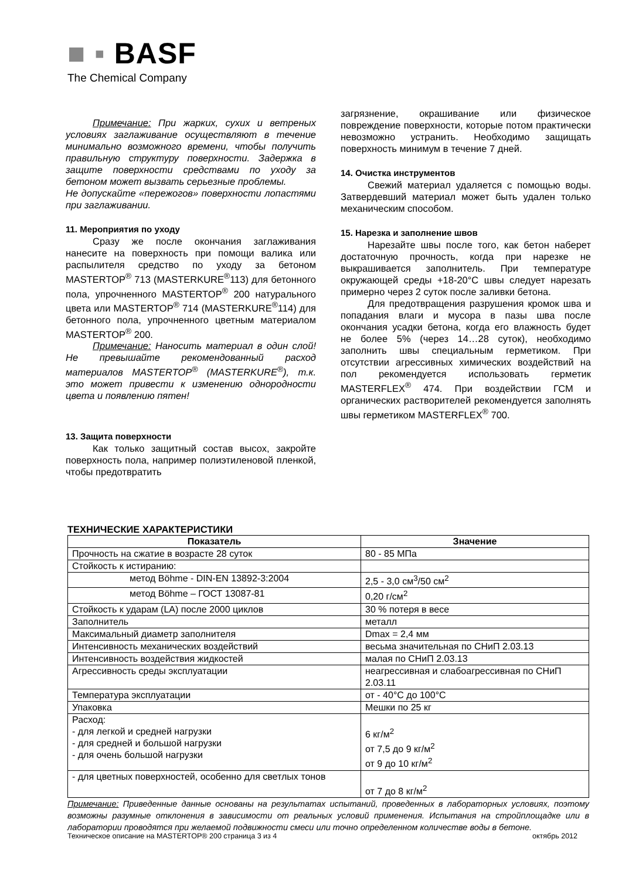■ ▪ BASF
The Chemical Company
Примечание: При жарких, сухих и ветреных условиях заглаживание осуществляют в течение минимально возможного времени, чтобы получить правильную структуру поверхности. Задержка в защите поверхности средствами по уходу за бетоном может вызвать серьезные проблемы.
Не допускайте «пережогов» поверхности лопастями при заглаживании.
11. Мероприятия по уходу
Сразу же после окончания заглаживания нанесите на поверхность при помощи валика или распылителя средство по уходу за бетоном MASTERTOP<sup>®</sup> 713 (MASTERKURE<sup>®</sup>113) для бетонного пола, упрочненного MASTERTOP<sup>®</sup> 200 натурального цвета или MASTERTOP<sup>®</sup> 714 (MASTERKURE<sup>®</sup>114) для бетонного пола, упрочненного цветным материалом MASTERTOP<sup>®</sup> 200.
Примечание: Наносить материал в один слой! Не превышайте рекомендованный расход материалов MASTERTOP<sup>®</sup> (MASTERKURE<sup>®</sup>), т.к. это может привести к изменению однородности цвета и появлению пятен!
13. Защита поверхности
Как только защитный состав высох, закройте поверхность пола, например полиэтиленовой пленкой, чтобы предотвратить
загрязнение, окрашивание или физическое повреждение поверхности, которые потом практически невозможно устранить. Необходимо защищать поверхность минимум в течение 7 дней.
14. Очистка инструментов
Свежий материал удаляется с помощью воды. Затвердевший материал может быть удален только механическим способом.
15. Нарезка и заполнение швов
Нарезайте швы после того, как бетон наберет достаточную прочность, когда при нарезке не выкрашивается заполнитель. При температуре окружающей среды +18-20°С швы следует нарезать примерно через 2 суток после заливки бетона.
Для предотвращения разрушения кромок шва и попадания влаги и мусора в пазы шва после окончания усадки бетона, когда его влажность будет не более 5% (через 14…28 суток), необходимо заполнить швы специальным герметиком. При отсутствии агрессивных химических воздействий на пол рекомендуется использовать герметик MASTERFLEX<sup>®</sup> 474. При воздействии ГСМ и органических растворителей рекомендуется заполнять швы герметиком MASTERFLEX<sup>®</sup> 700.
ТЕХНИЧЕСКИЕ ХАРАКТЕРИСТИКИ
| Показатель | Значение |
| --- | --- |
| Прочность на сжатие в возрасте 28 суток | 80 - 85 МПа |
| Стойкость к истиранию: | |
| метод Böhme - DIN-EN 13892-3:2004 | 2,5 - 3,0 см<sup>3</sup>/50 см<sup>2</sup> |
| метод Böhme – ГОСТ 13087-81 | 0,20 г/см<sup>2</sup> |
| Стойкость к ударам (LA) после 2000 циклов | 30 % потеря в весе |
| Заполнитель | металл |
| Максимальный диаметр заполнителя | Dmax = 2,4 мм |
| Интенсивность механических воздействий | весьма значительная по СНиП 2.03.13 |
| Интенсивность воздействия жидкостей | малая по СНиП 2.03.13 |
| Агрессивность среды эксплуатации | неагрессивная и слабоагрессивная по СНиП 2.03.11 |
| Температура эксплуатации | от - 40°С до 100°С |
| Упаковка | Мешки по 25 кг |
| Расход: - для легкой и средней нагрузки - для средней и большой нагрузки - для очень большой нагрузки | 6 кг/м<sup>2</sup> от 7,5 до 9 кг/м<sup>2</sup> от 9 до 10 кг/м<sup>2</sup> |
| - для цветных поверхностей, особенно для светлых тонов | от 7 до 8 кг/м<sup>2</sup> |
Примечание: Приведенные данные основаны на результатах испытаний, проведенных в лабораторных условиях, поэтому возможны разумные отклонения в зависимости от реальных условий применения. Испытания на стройплощадке или в лаборатории проводятся при желаемой подвижности смеси или точно определенном количестве воды в бетоне.
Техническое описание на MASTERTOP® 200 страница 3 из 4 октябрь 2012